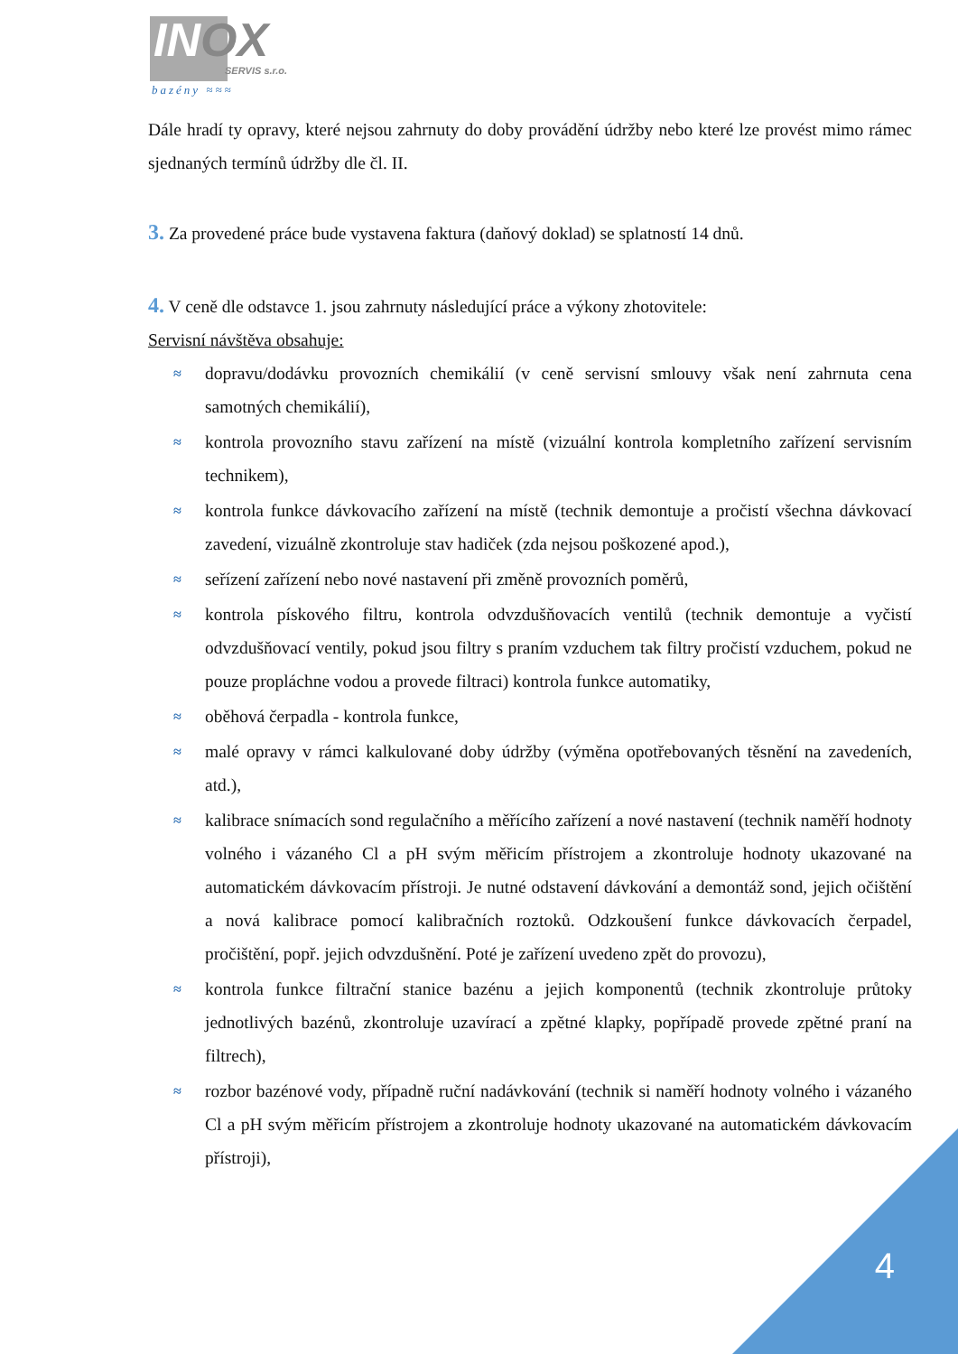INOX
SERVIS s.r.o.
bazény ≈≈≈
Dále hradí ty opravy, které nejsou zahrnuty do doby provádění údržby nebo které lze provést mimo rámec sjednaných termínů údržby dle čl. II.
3. Za provedené práce bude vystavena faktura (daňový doklad) se splatností 14 dnů.
4. V ceně dle odstavce 1. jsou zahrnuty následující práce a výkony zhotovitele:
Servisní návštěva obsahuje:
≈ dopravu/dodávku provozních chemikálií (v ceně servisní smlouvy však není zahrnuta cena samotných chemikálií),
≈ kontrola provozního stavu zařízení na místě (vizuální kontrola kompletního zařízení servisním technikem),
≈ kontrola funkce dávkovacího zařízení na místě (technik demontuje a pročistí všechna dávkovací zavedení, vizuálně zkontroluje stav hadiček (zda nejsou poškozené apod.),
≈ seřízení zařízení nebo nové nastavení při změně provozních poměrů,
≈ kontrola pískového filtru, kontrola odvzdušňovacích ventilů (technik demontuje a vyčistí odvzdušňovací ventily, pokud jsou filtry s praním vzduchem tak filtry pročistí vzduchem, pokud ne pouze propláchne vodou a provede filtraci) kontrola funkce automatiky,
≈ oběhová čerpadla - kontrola funkce,
≈ malé opravy v rámci kalkulované doby údržby (výměna opotřebovaných těsnění na zavedeních, atd.),
≈ kalibrace snímacích sond regulačního a měřícího zařízení a nové nastavení (technik naměří hodnoty volného i vázaného Cl a pH svým měřicím přístrojem a zkontroluje hodnoty ukazované na automatickém dávkovacím přístroji. Je nutné odstavení dávkování a demontáž sond, jejich očištění a nová kalibrace pomocí kalibračních roztoků. Odzkoušení funkce dávkovacích čerpadel, pročištění, popř. jejich odvzdušnění. Poté je zařízení uvedeno zpět do provozu),
≈ kontrola funkce filtrační stanice bazénu a jejich komponentů (technik zkontroluje průtoky jednotlivých bazénů, zkontroluje uzavírací a zpětné klapky, popřípadě provede zpětné praní na filtrech),
≈ rozbor bazénové vody, případně ruční nadávkování (technik si naměří hodnoty volného i vázaného Cl a pH svým měřicím přístrojem a zkontroluje hodnoty ukazované na automatickém dávkovacím přístroji),
4